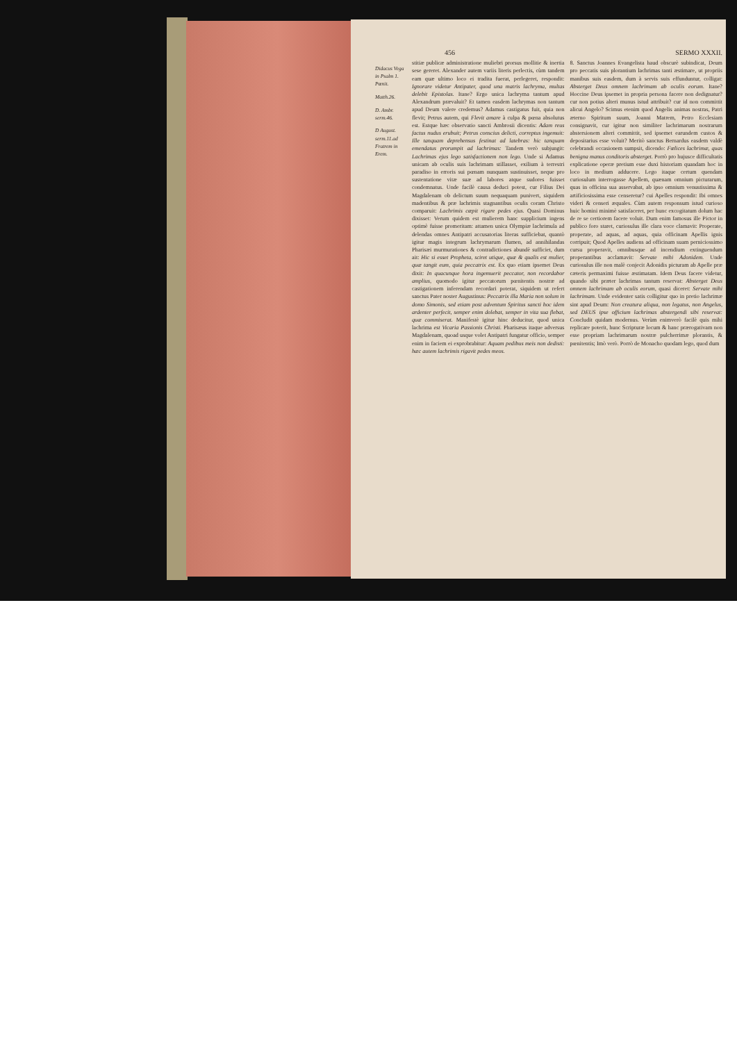456 SERMO XXXII.
Didacus Vega in Psalm 1. Pœnit.
Matth.26.
D. Ambr. serm.46.
D August. serm.11.ad Fratrem in Erem.
stitiæ publicæ administratione muliebri prorsus mollitie & inertia sese gereret. Alexander autem variis literis perlectis, cùm tandem eam quæ ultimo loco ei tradita fuerat, perlegeret, respondit: Ignorare videtur Antipater, quod una matris lachryma, multas delebit Epistolas. Itane? Ergo unica lachryma tantum apud Alexandrum prævaluit? Et tamen easdem lachrymas non tantum apud Deum valere credemus? Adamus castigatus fuit, quia non flevit; Petrus autem, qui Flevit amare à culpa & pœna absolutus est. Estque hæc observatio sancti Ambrosii dicentis: Adam reus factus nudus erubuit; Petrus conscius delicti, correptus ingemuit: Ille tanquam deprehensus festinat ad latebras: hic tanquam emendatus prorumpit ad lachrimas: Tandem verò subjungit: Lachrimas ejus lego satisfactionem non lego. Unde si Adamus unicam ab oculis suis lachrimam stillasset, exilium à terrestri paradiso in erroris sui pœnam nunquam sustinuisset, neque pro sustentatione vitæ suæ ad labores atque sudores fuisset condemnatus. Unde facilè causa deduci potest, cur Filius Dei Magdalenam ob delictum suum nequaquam punivert, siquidem madentibus & præ lachrimis stagnantibus oculis coram Christo comparuit: Lachrimis cœpit rigare pedes ejus. Quasi Dominus dixisset: Verum quidem est mulierem hanc supplicium ingens optimè fuisse promeritam: attamen unica Olympiæ lachrimula ad delendas omnes Antipatri accusatorias literas sufficiebat, quantò igitur magis integrum lachrymarum flumen, ad annihilandas Pharisæi murmurationes & contradictiones abundè sufficiet, dum ait: Hic si esset Propheta, sciret utique, quæ & qualis est mulier, quæ tangit eum, quia peccatrix est. Ex quo etiam ipsemet Deus dixit: In quacunque hora ingemuerit peccator, non recordabor amplius, quomodo igitur peccatorum pœnitentis nostræ ad castigationem inferendam recordari poterat, siquidem ut refert sanctus Pater noster Augustinus: Peccatrix illa Maria non solum in domo Simonis, sed etiam post adventum Spiritus sancti hoc idem ardenter perfecit, semper enim dolebat, semper in vita sua flebat, quæ commiserat. Manifestè igitur hinc deducitur, quod unica lachrima est Vicaria Passionis Christi. Pharisæus itaque adversus Magdalenam, quoad usque volet Antipatri fungatur officio, semper enim in faciem ei exprobrabitur: Aquam pedibus meis non dedisti: hæc autem lachrimis rigavit pedes meos.
8. Sanctus Joannes Evangelista haud obscurè subindicat, Deum pro peccatis suis plorantium lachrimas tanti æstimare, ut propriis manibus suis easdem, dum à servis suis effunduntur, colligat: Absterget Deus omnem lachrimam ab oculis eorum. Itane? Hoccine Deus ipsemet in propria persona facere non dedignatur? cur non potius alteri munus istud attribuit? cur id non committit alicui Angelo? Scimus etenim quod Angelis animas nostras, Patri æterno Spiritum suum, Joanni Matrem, Petro Ecclesiam consignavit, cur igitur non similiter lachrimarum nostrarum abstersionem alteri committit, sed ipsemet earundem custos & depositarius esse voluit? Meritò sanctus Bernardus easdem valdè celebrandi occasionem sumpsit, dicendo: Fœlices lachrimæ, quas benigna manus conditoris absterget. Porrò pro hujusce difficultatis explicatione operæ pretium esse duxi historiam quandam hoc in loco in medium adducere. Lego itaque certum quendam curiosulum interrogasse Apellem, quænam omnium picturarum, quas in officina sua asservabat, ab ipso omnium venustissima & artificiosissima esse censeretur? cui Apelles respondit: Ibi omnes videri & censeri æquales. Cùm autem responsum istud curioso huic homini minimè satisfaceret, per hunc excogitatum dolum hac de re se certiorem facere voluit. Dum enim famosus ille Pictor in publico foro staret, curiosulus ille clara voce clamavit: Properate, properate, ad aquas, ad aquas, quia officinam Apellis ignis corripuit; Quod Apelles audiens ad officinam suam perniciossimo cursu properavit, omnibusque ad incendium extinguendum properantibus acclamavit: Servate mihi Adonidem. Unde curiosulus ille non malè conjecit Adonidis picturam ab Apelle præ cæteris permaximi fuisse æstimatam. Idem Deus facere videtur, quando sibi præter lachrimas tantum reservat: Absterget Deus omnem lachrimam ab oculis eorum, quasi diceret: Servate mihi lachrimam. Unde evidenter satis colligitur quo in pretio lachrimæ sint apud Deum: Non creatura aliqua, non legatus, non Angelus, sed DEUS ipse officium lachrimas abstergendi sibi reservat: Concludit quidam modernus. Verùm enimverò facilè quis mihi replicare poterit, hunc Scripturæ locum & hanc prærogativam non esse propriam lachrimarum nostræ pulcherrimæ plorantis, & pœnitentis; Imò verò. Porrò de Monacho quodam lego, quod dum